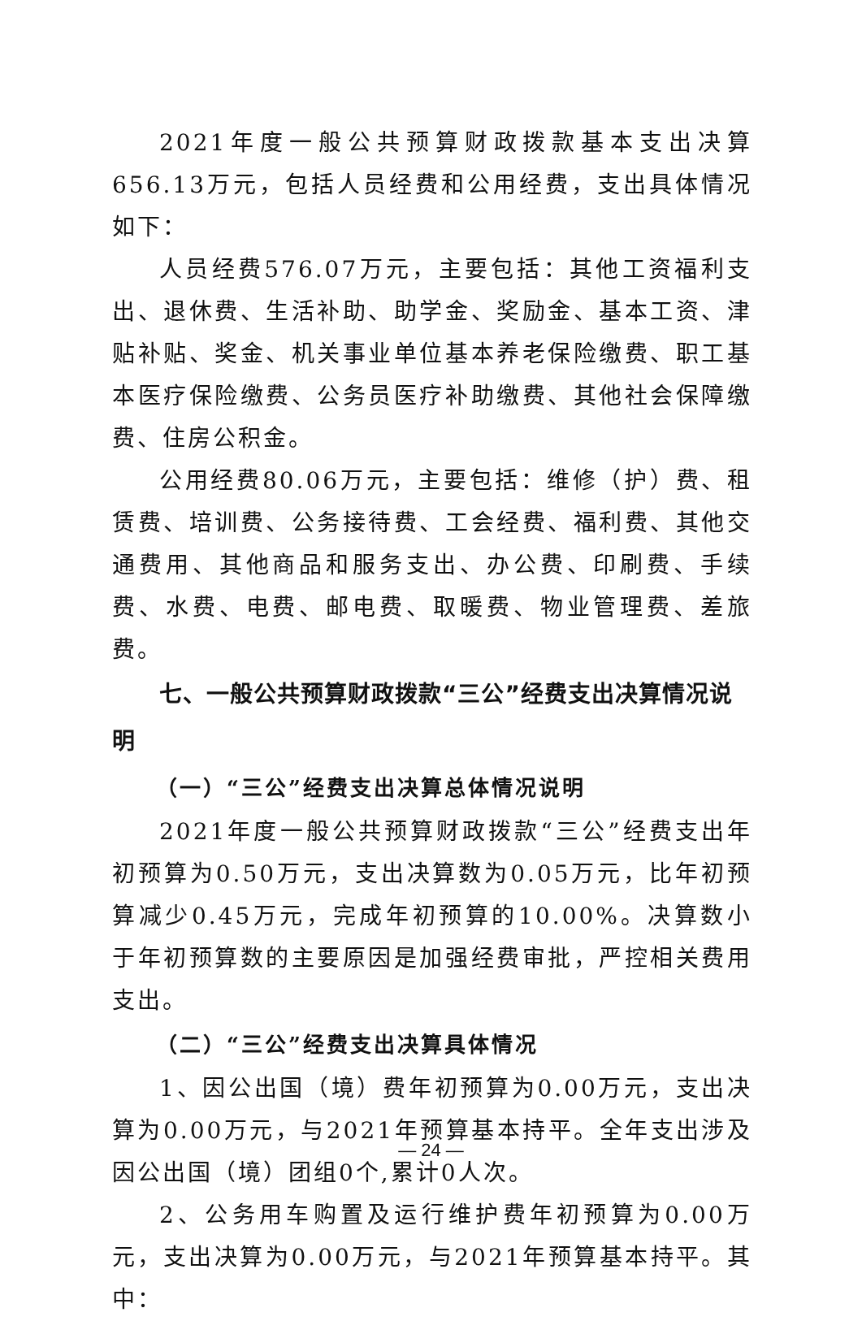2021年度一般公共预算财政拨款基本支出决算656.13万元，包括人员经费和公用经费，支出具体情况如下：
人员经费576.07万元，主要包括：其他工资福利支出、退休费、生活补助、助学金、奖励金、基本工资、津贴补贴、奖金、机关事业单位基本养老保险缴费、职工基本医疗保险缴费、公务员医疗补助缴费、其他社会保障缴费、住房公积金。
公用经费80.06万元，主要包括：维修（护）费、租赁费、培训费、公务接待费、工会经费、福利费、其他交通费用、其他商品和服务支出、办公费、印刷费、手续费、水费、电费、邮电费、取暖费、物业管理费、差旅费。
七、一般公共预算财政拨款“三公”经费支出决算情况说明
（一）“三公”经费支出决算总体情况说明
2021年度一般公共预算财政拨款“三公”经费支出年初预算为0.50万元，支出决算数为0.05万元，比年初预算减少0.45万元，完成年初预算的10.00%。决算数小于年初预算数的主要原因是加强经费审批，严控相关费用支出。
（二）“三公”经费支出决算具体情况
1、因公出国（境）费年初预算为0.00万元，支出决算为0.00万元，与2021年预算基本持平。全年支出涉及因公出国（境）团组0个,累计0人次。
2、公务用车购置及运行维护费年初预算为0.00万元，支出决算为0.00万元，与2021年预算基本持平。其中：
— 24 —